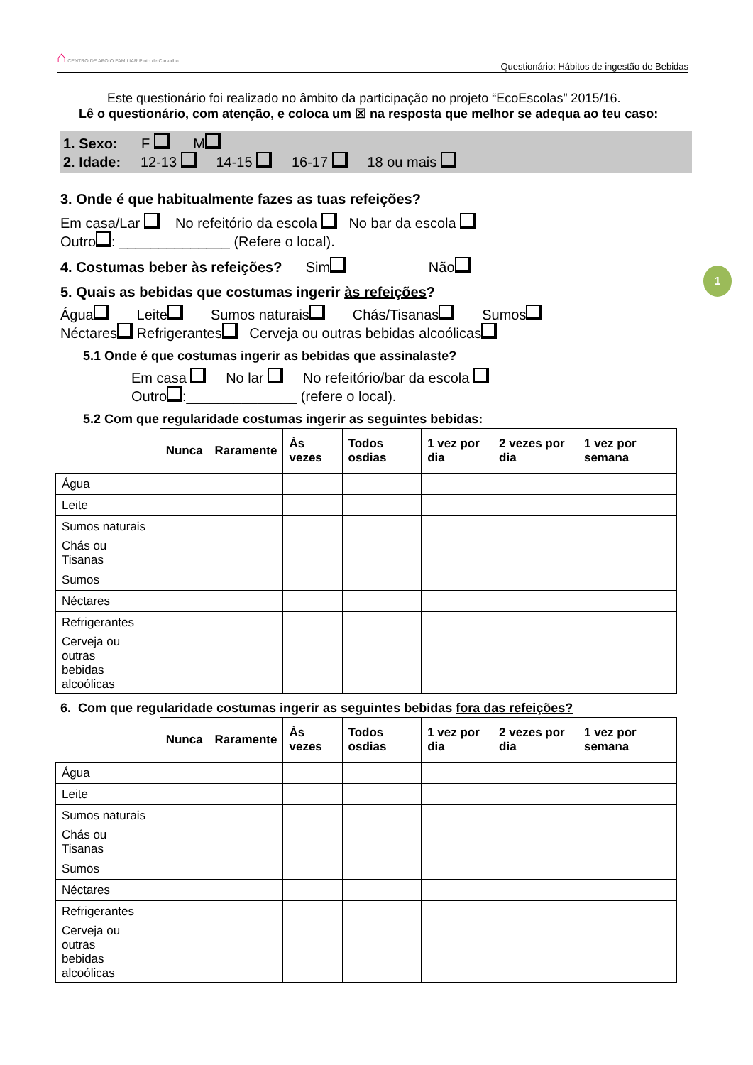⌂ CENTRO DE APOIO FAMILIAR Pinto de Carvalho Questionário: Hábitos de ingestão de Bebidas
1
Este questionário foi realizado no âmbito da participação no projeto “EcoEscolas” 2015/16.
Lê o questionário, com atenção, e coloca um ☒ na resposta que melhor se adequa ao teu caso:
1. Sexo: F M
2. Idade: 12-13 14-15 16-17 18 ou mais
3. Onde é que habitualmente fazes as tuas refeições?
Em casa/Lar No refeitório da escola No bar da escola
Outro : ______________ (Refere o local).
4. Costumas beber às refeições? Sim Não
5. Quais as bebidas que costumas ingerir às refeições?
Água Leite Sumos naturais Chás/Tisanas Sumos
Néctares Refrigerantes Cerveja ou outras bebidas alcoólicas
5.1 Onde é que costumas ingerir as bebidas que assinalaste?
Em casa No lar No refeitório/bar da escola
Outro :______________ (refere o local).
5.2 Com que regularidade costumas ingerir as seguintes bebidas:
| | Nunca | Raramente | Às vezes | Todos osdias | 1 vez por dia | 2 vezes por dia | 1 vez por semana |
| --- | --- | --- | --- | --- | --- | --- | --- |
| Água | | | | | | | |
| Leite | | | | | | | |
| Sumos naturais | | | | | | | |
| Chás ou Tisanas | | | | | | | |
| Sumos | | | | | | | |
| Néctares | | | | | | | |
| Refrigerantes | | | | | | | |
| Cerveja ou outras bebidas alcoólicas | | | | | | | |
6. Com que regularidade costumas ingerir as seguintes bebidas fora das refeições?
| | Nunca | Raramente | Às vezes | Todos osdias | 1 vez por dia | 2 vezes por dia | 1 vez por semana |
| --- | --- | --- | --- | --- | --- | --- | --- |
| Água | | | | | | | |
| Leite | | | | | | | |
| Sumos naturais | | | | | | | |
| Chás ou Tisanas | | | | | | | |
| Sumos | | | | | | | |
| Néctares | | | | | | | |
| Refrigerantes | | | | | | | |
| Cerveja ou outras bebidas alcoólicas | | | | | | | |